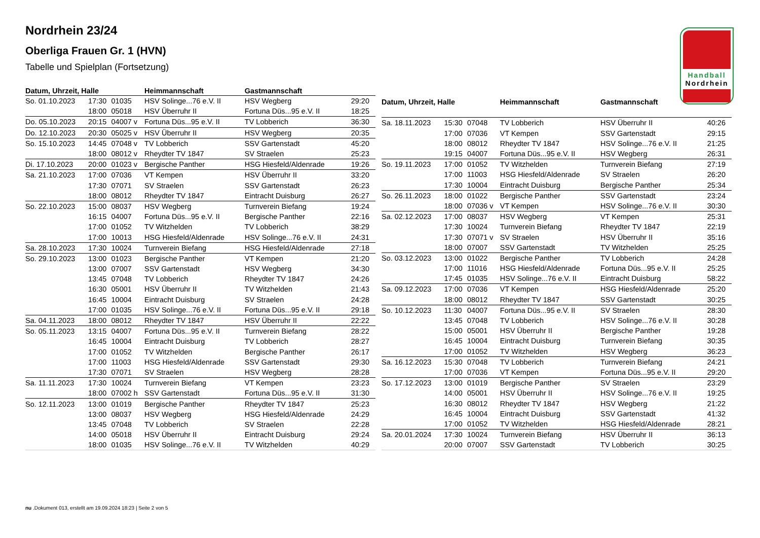Handball
Nordrhein
Nordrhein 23/24
Oberliga Frauen Gr. 1 (HVN)
Tabelle und Spielplan (Fortsetzung)
| Datum, Uhrzeit, Halle | | | Heimmannschaft | Gastmannschaft | |
| --- | --- | --- | --- | --- | --- |
| So. 01.10.2023 | 17:30 | 01035 | HSV Solinge...76 e.V. II | HSV Wegberg | 29:20 |
| | 18:00 | 05018 | HSV Überruhr II | Fortuna Düs...95 e.V. II | 18:25 |
| Do. 05.10.2023 | 20:15 | 04007 v | Fortuna Düs...95 e.V. II | TV Lobberich | 36:30 |
| Do. 12.10.2023 | 20:30 | 05025 v | HSV Überruhr II | HSV Wegberg | 20:35 |
| So. 15.10.2023 | 14:45 | 07048 v | TV Lobberich | SSV Gartenstadt | 45:20 |
| | 18:00 | 08012 v | Rheydter TV 1847 | SV Straelen | 25:23 |
| Di. 17.10.2023 | 20:00 | 01023 v | Bergische Panther | HSG Hiesfeld/Aldenrade | 19:26 |
| Sa. 21.10.2023 | 17:00 | 07036 | VT Kempen | HSV Überruhr II | 33:20 |
| | 17:30 | 07071 | SV Straelen | SSV Gartenstadt | 26:23 |
| | 18:00 | 08012 | Rheydter TV 1847 | Eintracht Duisburg | 26:27 |
| So. 22.10.2023 | 15:00 | 08037 | HSV Wegberg | Turnverein Biefang | 19:24 |
| | 16:15 | 04007 | Fortuna Düs...95 e.V. II | Bergische Panther | 22:16 |
| | 17:00 | 01052 | TV Witzhelden | TV Lobberich | 38:29 |
| | 17:00 | 10013 | HSG Hiesfeld/Aldenrade | HSV Solinge...76 e.V. II | 24:31 |
| Sa. 28.10.2023 | 17:30 | 10024 | Turnverein Biefang | HSG Hiesfeld/Aldenrade | 27:18 |
| So. 29.10.2023 | 13:00 | 01023 | Bergische Panther | VT Kempen | 21:20 |
| | 13:00 | 07007 | SSV Gartenstadt | HSV Wegberg | 34:30 |
| | 13:45 | 07048 | TV Lobberich | Rheydter TV 1847 | 24:26 |
| | 16:30 | 05001 | HSV Überruhr II | TV Witzhelden | 21:43 |
| | 16:45 | 10004 | Eintracht Duisburg | SV Straelen | 24:28 |
| | 17:00 | 01035 | HSV Solinge...76 e.V. II | Fortuna Düs...95 e.V. II | 29:18 |
| Sa. 04.11.2023 | 18:00 | 08012 | Rheydter TV 1847 | HSV Überruhr II | 22:22 |
| So. 05.11.2023 | 13:15 | 04007 | Fortuna Düs...95 e.V. II | Turnverein Biefang | 28:22 |
| | 16:45 | 10004 | Eintracht Duisburg | TV Lobberich | 28:27 |
| | 17:00 | 01052 | TV Witzhelden | Bergische Panther | 26:17 |
| | 17:00 | 11003 | HSG Hiesfeld/Aldenrade | SSV Gartenstadt | 29:30 |
| | 17:30 | 07071 | SV Straelen | HSV Wegberg | 28:28 |
| Sa. 11.11.2023 | 17:30 | 10024 | Turnverein Biefang | VT Kempen | 23:23 |
| | 18:00 | 07002 h | SSV Gartenstadt | Fortuna Düs...95 e.V. II | 31:30 |
| So. 12.11.2023 | 13:00 | 01019 | Bergische Panther | Rheydter TV 1847 | 25:23 |
| | 13:00 | 08037 | HSV Wegberg | HSG Hiesfeld/Aldenrade | 24:29 |
| | 13:45 | 07048 | TV Lobberich | SV Straelen | 22:28 |
| | 14:00 | 05018 | HSV Überruhr II | Eintracht Duisburg | 29:24 |
| | 18:00 | 01035 | HSV Solinge...76 e.V. II | TV Witzhelden | 40:29 |
| Datum, Uhrzeit, Halle | | | Heimmannschaft | Gastmannschaft | |
| --- | --- | --- | --- | --- | --- |
| Sa. 18.11.2023 | 15:30 | 07048 | TV Lobberich | HSV Überruhr II | 40:26 |
| | 17:00 | 07036 | VT Kempen | SSV Gartenstadt | 29:15 |
| | 18:00 | 08012 | Rheydter TV 1847 | HSV Solinge...76 e.V. II | 21:25 |
| | 19:15 | 04007 | Fortuna Düs...95 e.V. II | HSV Wegberg | 26:31 |
| So. 19.11.2023 | 17:00 | 01052 | TV Witzhelden | Turnverein Biefang | 27:19 |
| | 17:00 | 11003 | HSG Hiesfeld/Aldenrade | SV Straelen | 26:20 |
| | 17:30 | 10004 | Eintracht Duisburg | Bergische Panther | 25:34 |
| So. 26.11.2023 | 18:00 | 01022 | Bergische Panther | SSV Gartenstadt | 23:24 |
| | 18:00 | 07036 v | VT Kempen | HSV Solinge...76 e.V. II | 30:30 |
| Sa. 02.12.2023 | 17:00 | 08037 | HSV Wegberg | VT Kempen | 25:31 |
| | 17:30 | 10024 | Turnverein Biefang | Rheydter TV 1847 | 22:19 |
| | 17:30 | 07071 v | SV Straelen | HSV Überruhr II | 35:16 |
| | 18:00 | 07007 | SSV Gartenstadt | TV Witzhelden | 25:25 |
| So. 03.12.2023 | 13:00 | 01022 | Bergische Panther | TV Lobberich | 24:28 |
| | 17:00 | 11016 | HSG Hiesfeld/Aldenrade | Fortuna Düs...95 e.V. II | 25:25 |
| | 17:45 | 01035 | HSV Solinge...76 e.V. II | Eintracht Duisburg | 58:22 |
| Sa. 09.12.2023 | 17:00 | 07036 | VT Kempen | HSG Hiesfeld/Aldenrade | 25:20 |
| | 18:00 | 08012 | Rheydter TV 1847 | SSV Gartenstadt | 30:25 |
| So. 10.12.2023 | 11:30 | 04007 | Fortuna Düs...95 e.V. II | SV Straelen | 28:30 |
| | 13:45 | 07048 | TV Lobberich | HSV Solinge...76 e.V. II | 30:28 |
| | 15:00 | 05001 | HSV Überruhr II | Bergische Panther | 19:28 |
| | 16:45 | 10004 | Eintracht Duisburg | Turnverein Biefang | 30:35 |
| | 17:00 | 01052 | TV Witzhelden | HSV Wegberg | 36:23 |
| Sa. 16.12.2023 | 15:30 | 07048 | TV Lobberich | Turnverein Biefang | 24:21 |
| | 17:00 | 07036 | VT Kempen | Fortuna Düs...95 e.V. II | 29:20 |
| So. 17.12.2023 | 13:00 | 01019 | Bergische Panther | SV Straelen | 23:29 |
| | 14:00 | 05001 | HSV Überruhr II | HSV Solinge...76 e.V. II | 19:25 |
| | 16:30 | 08012 | Rheydter TV 1847 | HSV Wegberg | 21:22 |
| | 16:45 | 10004 | Eintracht Duisburg | SSV Gartenstadt | 41:32 |
| | 17:00 | 01052 | TV Witzhelden | HSG Hiesfeld/Aldenrade | 28:21 |
| Sa. 20.01.2024 | 17:30 | 10024 | Turnverein Biefang | HSV Überruhr II | 36:13 |
| | 20:00 | 07007 | SSV Gartenstadt | TV Lobberich | 30:25 |
nu .Dokument 013, erstellt am 19.09.2024 18:23 | Seite 2 von 5